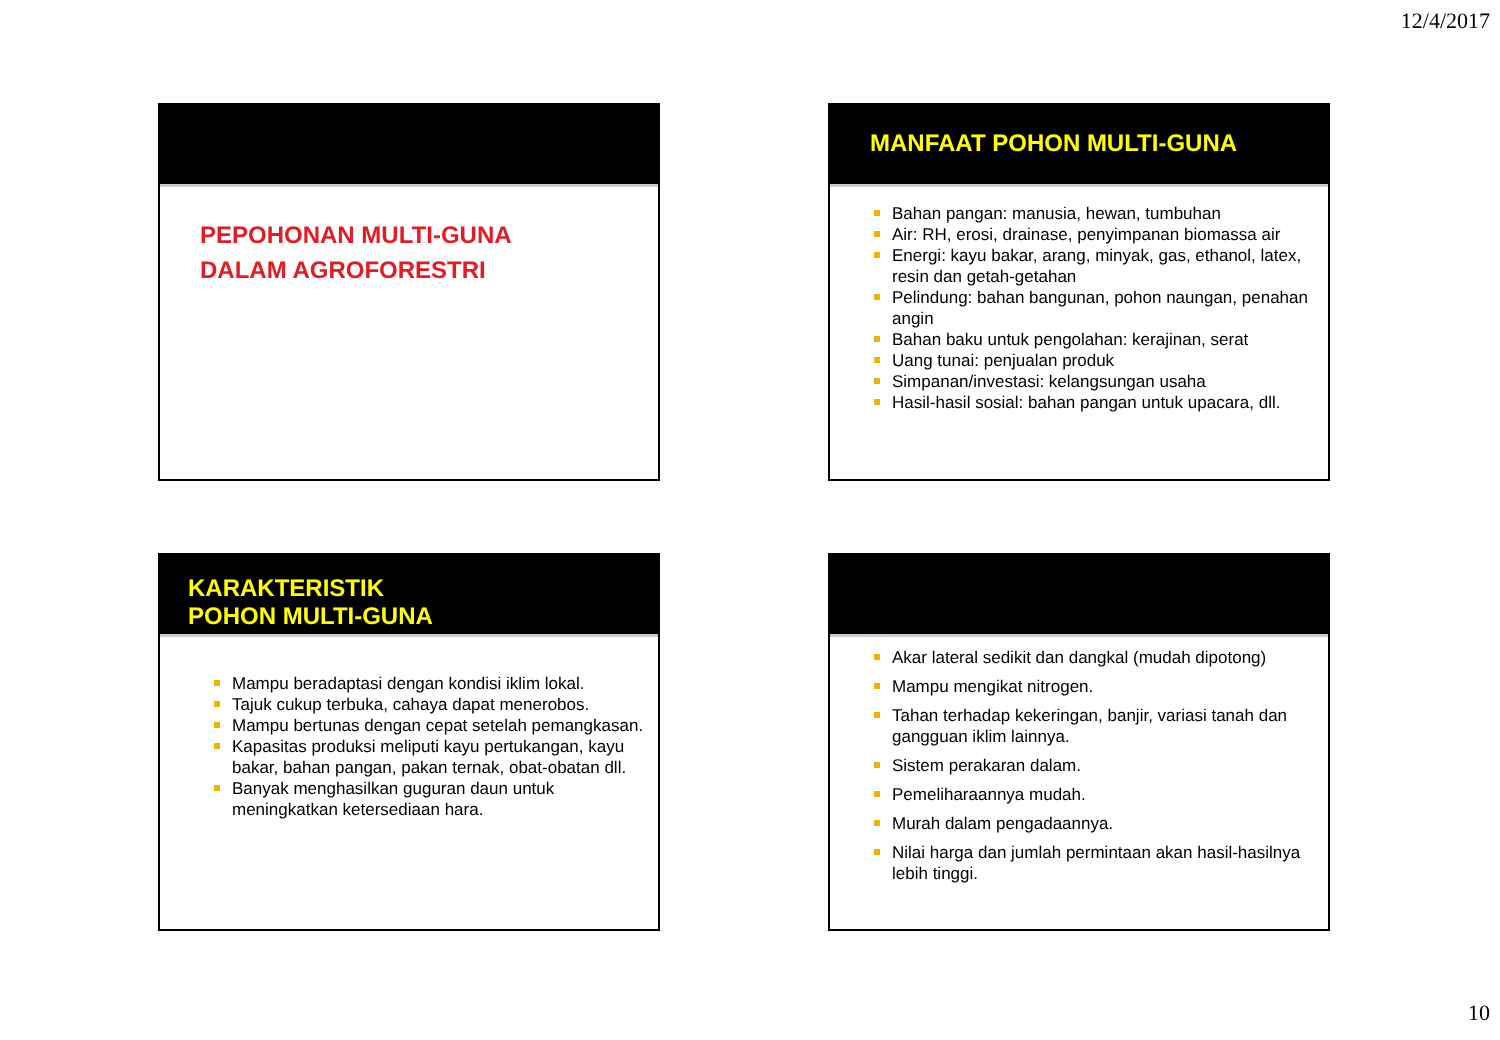12/4/2017
PEPOHONAN MULTI-GUNA
DALAM AGROFORESTRI
MANFAAT POHON MULTI-GUNA
Bahan pangan: manusia, hewan, tumbuhan
Air: RH, erosi, drainase, penyimpanan biomassa air
Energi: kayu bakar, arang, minyak, gas, ethanol, latex, resin dan getah-getahan
Pelindung: bahan bangunan, pohon naungan, penahan angin
Bahan baku untuk pengolahan: kerajinan, serat
Uang tunai: penjualan produk
Simpanan/investasi: kelangsungan usaha
Hasil-hasil sosial: bahan pangan untuk upacara, dll.
KARAKTERISTIK
POHON MULTI-GUNA
Mampu beradaptasi dengan kondisi iklim lokal.
Tajuk cukup terbuka, cahaya dapat menerobos.
Mampu bertunas dengan cepat setelah pemangkasan.
Kapasitas produksi meliputi kayu pertukangan, kayu bakar, bahan pangan, pakan ternak, obat-obatan dll.
Banyak menghasilkan guguran daun untuk meningkatkan ketersediaan hara.
Akar lateral sedikit dan dangkal (mudah dipotong)
Mampu mengikat nitrogen.
Tahan terhadap kekeringan, banjir, variasi tanah dan gangguan iklim lainnya.
Sistem perakaran dalam.
Pemeliharaannya mudah.
Murah dalam pengadaannya.
Nilai harga dan jumlah permintaan akan hasil-hasilnya lebih tinggi.
10